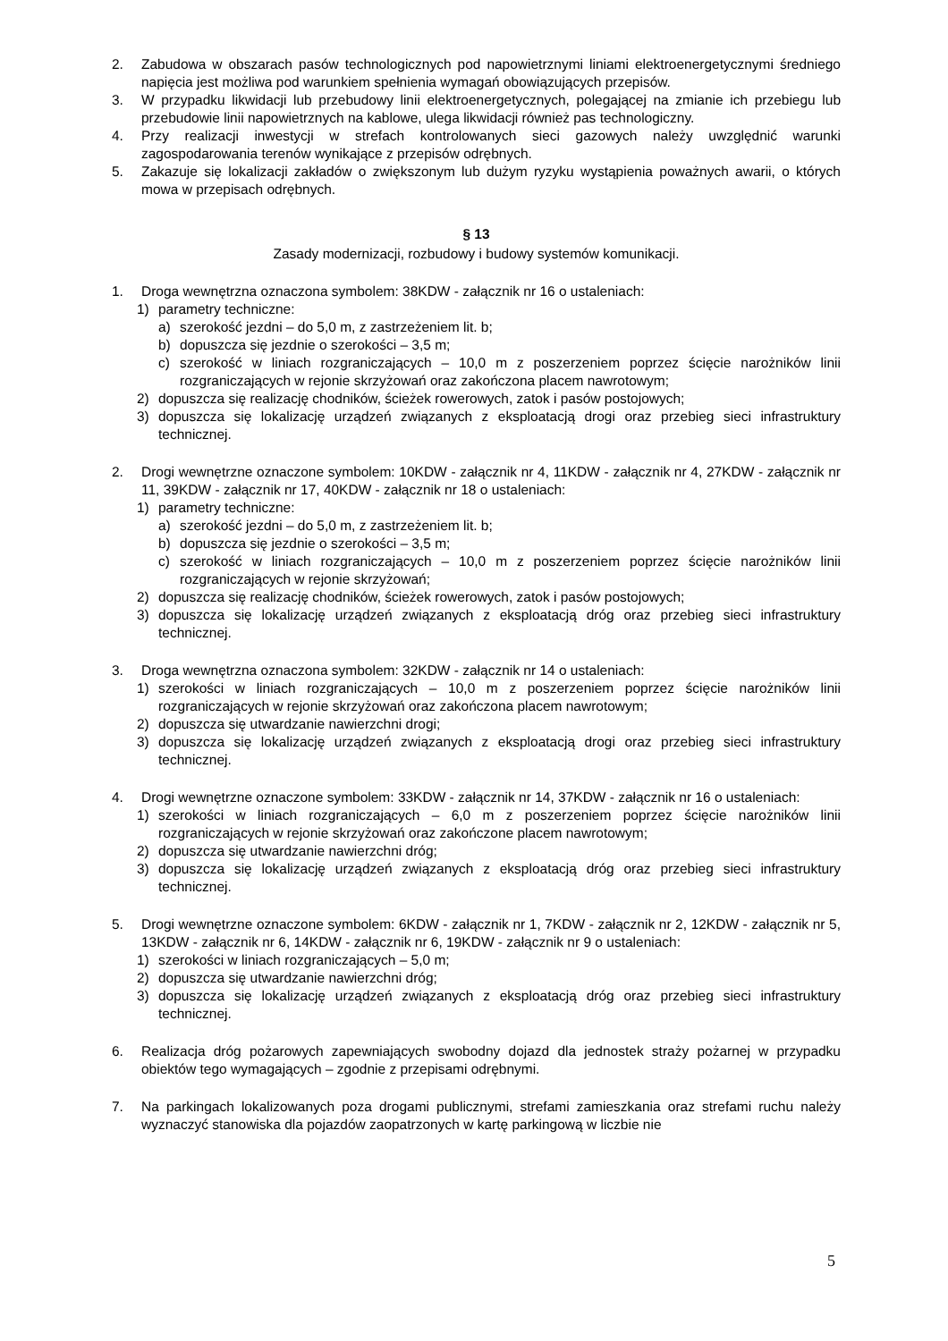2. Zabudowa w obszarach pasów technologicznych pod napowietrznymi liniami elektroenergetycznymi średniego napięcia jest możliwa pod warunkiem spełnienia wymagań obowiązujących przepisów.
3. W przypadku likwidacji lub przebudowy linii elektroenergetycznych, polegającej na zmianie ich przebiegu lub przebudowie linii napowietrznych na kablowe, ulega likwidacji również pas technologiczny.
4. Przy realizacji inwestycji w strefach kontrolowanych sieci gazowych należy uwzględnić warunki zagospodarowania terenów wynikające z przepisów odrębnych.
5. Zakazuje się lokalizacji zakładów o zwiększonym lub dużym ryzyku wystąpienia poważnych awarii, o których mowa w przepisach odrębnych.
§ 13
Zasady modernizacji, rozbudowy i budowy systemów komunikacji.
1. Droga wewnętrzna oznaczona symbolem: 38KDW - załącznik nr 16 o ustaleniach:
1) parametry techniczne:
a) szerokość jezdni – do 5,0 m, z zastrzeżeniem lit. b;
b) dopuszcza się jezdnie o szerokości – 3,5 m;
c) szerokość w liniach rozgraniczających – 10,0 m z poszerzeniem poprzez ścięcie narożników linii rozgraniczających w rejonie skrzyżowań oraz zakończona placem nawrotowym;
2) dopuszcza się realizację chodników, ścieżek rowerowych, zatok i pasów postojowych;
3) dopuszcza się lokalizację urządzeń związanych z eksploatacją drogi oraz przebieg sieci infrastruktury technicznej.
2. Drogi wewnętrzne oznaczone symbolem: 10KDW - załącznik nr 4, 11KDW - załącznik nr 4, 27KDW - załącznik nr 11, 39KDW - załącznik nr 17, 40KDW - załącznik nr 18 o ustaleniach:
1) parametry techniczne:
a) szerokość jezdni – do 5,0 m, z zastrzeżeniem lit. b;
b) dopuszcza się jezdnie o szerokości – 3,5 m;
c) szerokość w liniach rozgraniczających – 10,0 m z poszerzeniem poprzez ścięcie narożników linii rozgraniczających w rejonie skrzyżowań;
2) dopuszcza się realizację chodników, ścieżek rowerowych, zatok i pasów postojowych;
3) dopuszcza się lokalizację urządzeń związanych z eksploatacją dróg oraz przebieg sieci infrastruktury technicznej.
3. Droga wewnętrzna oznaczona symbolem: 32KDW - załącznik nr 14 o ustaleniach:
1) szerokości w liniach rozgraniczających – 10,0 m z poszerzeniem poprzez ścięcie narożników linii rozgraniczających w rejonie skrzyżowań oraz zakończona placem nawrotowym;
2) dopuszcza się utwardzanie nawierzchni drogi;
3) dopuszcza się lokalizację urządzeń związanych z eksploatacją drogi oraz przebieg sieci infrastruktury technicznej.
4. Drogi wewnętrzne oznaczone symbolem: 33KDW - załącznik nr 14, 37KDW - załącznik nr 16 o ustaleniach:
1) szerokości w liniach rozgraniczających – 6,0 m z poszerzeniem poprzez ścięcie narożników linii rozgraniczających w rejonie skrzyżowań oraz zakończone placem nawrotowym;
2) dopuszcza się utwardzanie nawierzchni dróg;
3) dopuszcza się lokalizację urządzeń związanych z eksploatacją dróg oraz przebieg sieci infrastruktury technicznej.
5. Drogi wewnętrzne oznaczone symbolem: 6KDW - załącznik nr 1, 7KDW - załącznik nr 2, 12KDW - załącznik nr 5, 13KDW - załącznik nr 6, 14KDW - załącznik nr 6, 19KDW - załącznik nr 9 o ustaleniach:
1) szerokości w liniach rozgraniczających – 5,0 m;
2) dopuszcza się utwardzanie nawierzchni dróg;
3) dopuszcza się lokalizację urządzeń związanych z eksploatacją dróg oraz przebieg sieci infrastruktury technicznej.
6. Realizacja dróg pożarowych zapewniających swobodny dojazd dla jednostek straży pożarnej w przypadku obiektów tego wymagających – zgodnie z przepisami odrębnymi.
7. Na parkingach lokalizowanych poza drogami publicznymi, strefami zamieszkania oraz strefami ruchu należy wyznaczyć stanowiska dla pojazdów zaopatrzonych w kartę parkingową w liczbie nie
5